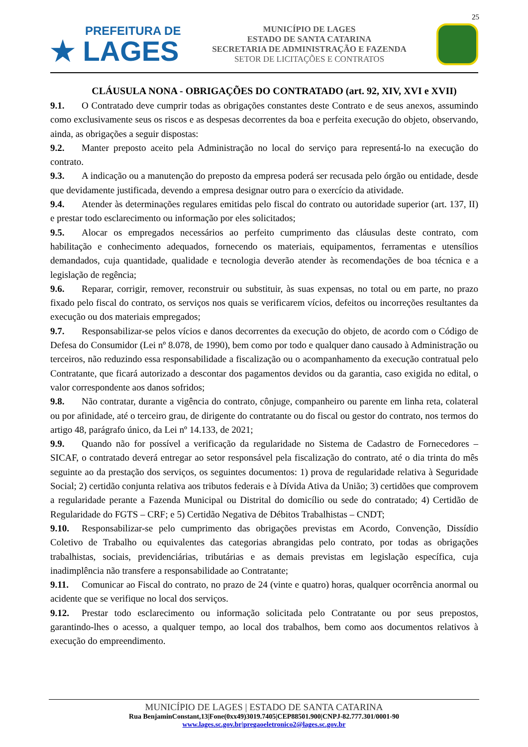25
PREFEITURA DE
★ LAGES
MUNICÍPIO DE LAGES
ESTADO DE SANTA CATARINA
SECRETARIA DE ADMINISTRAÇÃO E FAZENDA
SETOR DE LICITAÇÕES E CONTRATOS
CLÁUSULA NONA - OBRIGAÇÕES DO CONTRATADO (art. 92, XIV, XVI e XVII)
9.1. O Contratado deve cumprir todas as obrigações constantes deste Contrato e de seus anexos, assumindo como exclusivamente seus os riscos e as despesas decorrentes da boa e perfeita execução do objeto, observando, ainda, as obrigações a seguir dispostas:
9.2. Manter preposto aceito pela Administração no local do serviço para representá-lo na execução do contrato.
9.3. A indicação ou a manutenção do preposto da empresa poderá ser recusada pelo órgão ou entidade, desde que devidamente justificada, devendo a empresa designar outro para o exercício da atividade.
9.4. Atender às determinações regulares emitidas pelo fiscal do contrato ou autoridade superior (art. 137, II) e prestar todo esclarecimento ou informação por eles solicitados;
9.5. Alocar os empregados necessários ao perfeito cumprimento das cláusulas deste contrato, com habilitação e conhecimento adequados, fornecendo os materiais, equipamentos, ferramentas e utensílios demandados, cuja quantidade, qualidade e tecnologia deverão atender às recomendações de boa técnica e a legislação de regência;
9.6. Reparar, corrigir, remover, reconstruir ou substituir, às suas expensas, no total ou em parte, no prazo fixado pelo fiscal do contrato, os serviços nos quais se verificarem vícios, defeitos ou incorreções resultantes da execução ou dos materiais empregados;
9.7. Responsabilizar-se pelos vícios e danos decorrentes da execução do objeto, de acordo com o Código de Defesa do Consumidor (Lei nº 8.078, de 1990), bem como por todo e qualquer dano causado à Administração ou terceiros, não reduzindo essa responsabilidade a fiscalização ou o acompanhamento da execução contratual pelo Contratante, que ficará autorizado a descontar dos pagamentos devidos ou da garantia, caso exigida no edital, o valor correspondente aos danos sofridos;
9.8. Não contratar, durante a vigência do contrato, cônjuge, companheiro ou parente em linha reta, colateral ou por afinidade, até o terceiro grau, de dirigente do contratante ou do fiscal ou gestor do contrato, nos termos do artigo 48, parágrafo único, da Lei nº 14.133, de 2021;
9.9. Quando não for possível a verificação da regularidade no Sistema de Cadastro de Fornecedores – SICAF, o contratado deverá entregar ao setor responsável pela fiscalização do contrato, até o dia trinta do mês seguinte ao da prestação dos serviços, os seguintes documentos: 1) prova de regularidade relativa à Seguridade Social; 2) certidão conjunta relativa aos tributos federais e à Dívida Ativa da União; 3) certidões que comprovem a regularidade perante a Fazenda Municipal ou Distrital do domicílio ou sede do contratado; 4) Certidão de Regularidade do FGTS – CRF; e 5) Certidão Negativa de Débitos Trabalhistas – CNDT;
9.10. Responsabilizar-se pelo cumprimento das obrigações previstas em Acordo, Convenção, Dissídio Coletivo de Trabalho ou equivalentes das categorias abrangidas pelo contrato, por todas as obrigações trabalhistas, sociais, previdenciárias, tributárias e as demais previstas em legislação específica, cuja inadimplência não transfere a responsabilidade ao Contratante;
9.11. Comunicar ao Fiscal do contrato, no prazo de 24 (vinte e quatro) horas, qualquer ocorrência anormal ou acidente que se verifique no local dos serviços.
9.12. Prestar todo esclarecimento ou informação solicitada pelo Contratante ou por seus prepostos, garantindo-lhes o acesso, a qualquer tempo, ao local dos trabalhos, bem como aos documentos relativos à execução do empreendimento.
MUNICÍPIO DE LAGES | ESTADO DE SANTA CATARINA
Rua BenjaminConstant,13|Fone(0xx49)3019.7405|CEP88501.900|CNPJ-82.777.301/0001-90
www.lages.sc.gov.br|pregaoeletronico2@lages.sc.gov.br